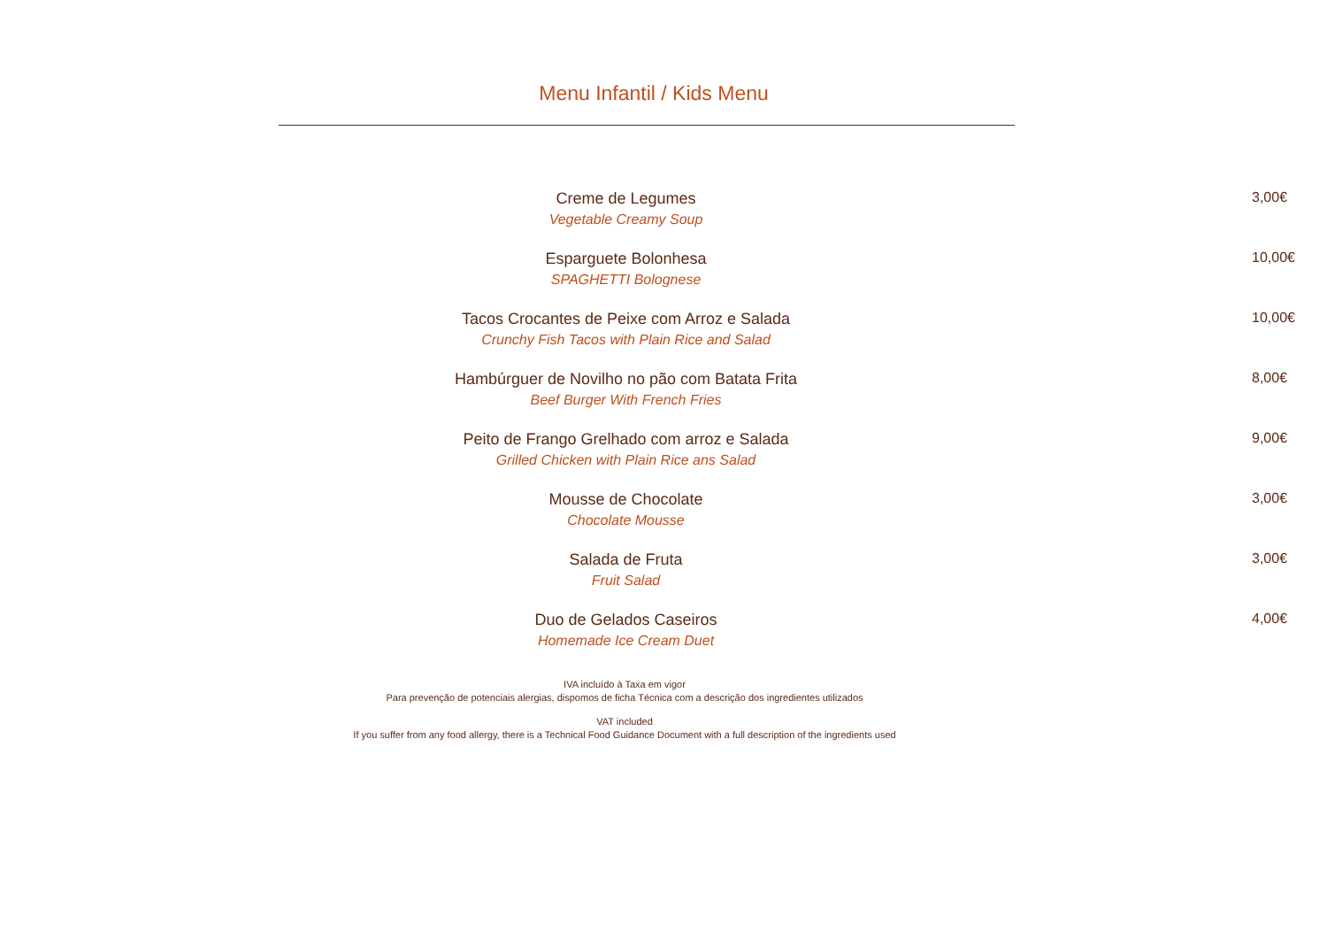Menu Infantil / Kids Menu
Creme de Legumes
Vegetable Creamy Soup
3,00€
Esparguete Bolonhesa
SPAGHETTI Bolognese
10,00€
Tacos Crocantes de Peixe com Arroz e Salada
Crunchy Fish Tacos with Plain Rice and Salad
10,00€
Hambúrguer de Novilho no pão com Batata Frita
Beef Burger With French Fries
8,00€
Peito de Frango Grelhado com arroz e Salada
Grilled Chicken with Plain Rice ans Salad
9,00€
Mousse de Chocolate
Chocolate Mousse
3,00€
Salada de Fruta
Fruit Salad
3,00€
Duo de Gelados Caseiros
Homemade Ice Cream Duet
4,00€
IVA incluído à Taxa em vigor
Para prevenção de potenciais alergias, dispomos de ficha Técnica com a descrição dos ingredientes utilizados
VAT included
If you suffer from any food allergy, there is a Technical Food Guidance Document with a full description of the ingredients used